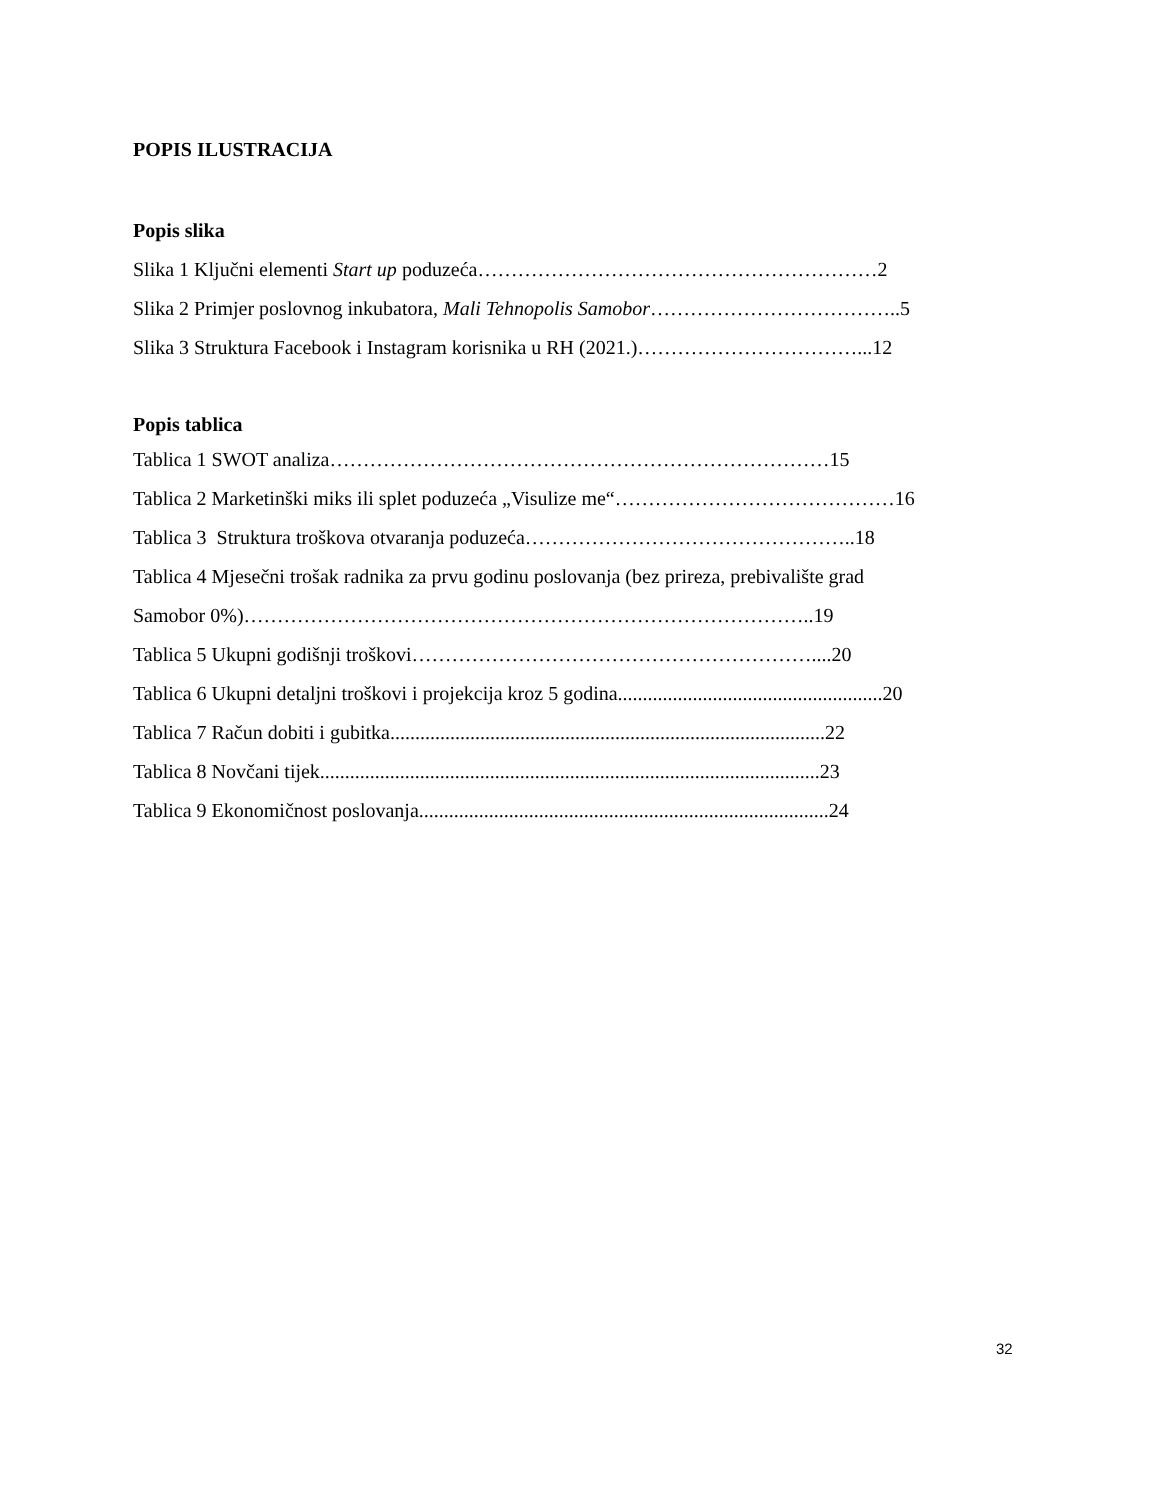POPIS ILUSTRACIJA
Popis slika
Slika 1 Ključni elementi Start up poduzeća……………………………………………………2
Slika 2 Primjer poslovnog inkubatora, Mali Tehnopolis Samobor………………………………..5
Slika 3 Struktura Facebook i Instagram korisnika u RH (2021.)……………………………...12
Popis tablica
Tablica 1 SWOT analiza…………………………………………………………………15
Tablica 2 Marketinški miks ili splet poduzeća „Visulize me“……………………………………16
Tablica 3 Struktura troškova otvaranja poduzeća…………………………………………..18
Tablica 4 Mjesečni trošak radnika za prvu godinu poslovanja (bez prireza, prebivalište grad
Samobor 0%)…………………………………………………………………………..19
Tablica 5 Ukupni godišnji troškovi……………………………………………………....20
Tablica 6 Ukupni detaljni troškovi i projekcija kroz 5 godina.....................................................20
Tablica 7 Račun dobiti i gubitka.......................................................................................22
Tablica 8 Novčani tijek....................................................................................................23
Tablica 9 Ekonomičnost poslovanja..................................................................................24
32